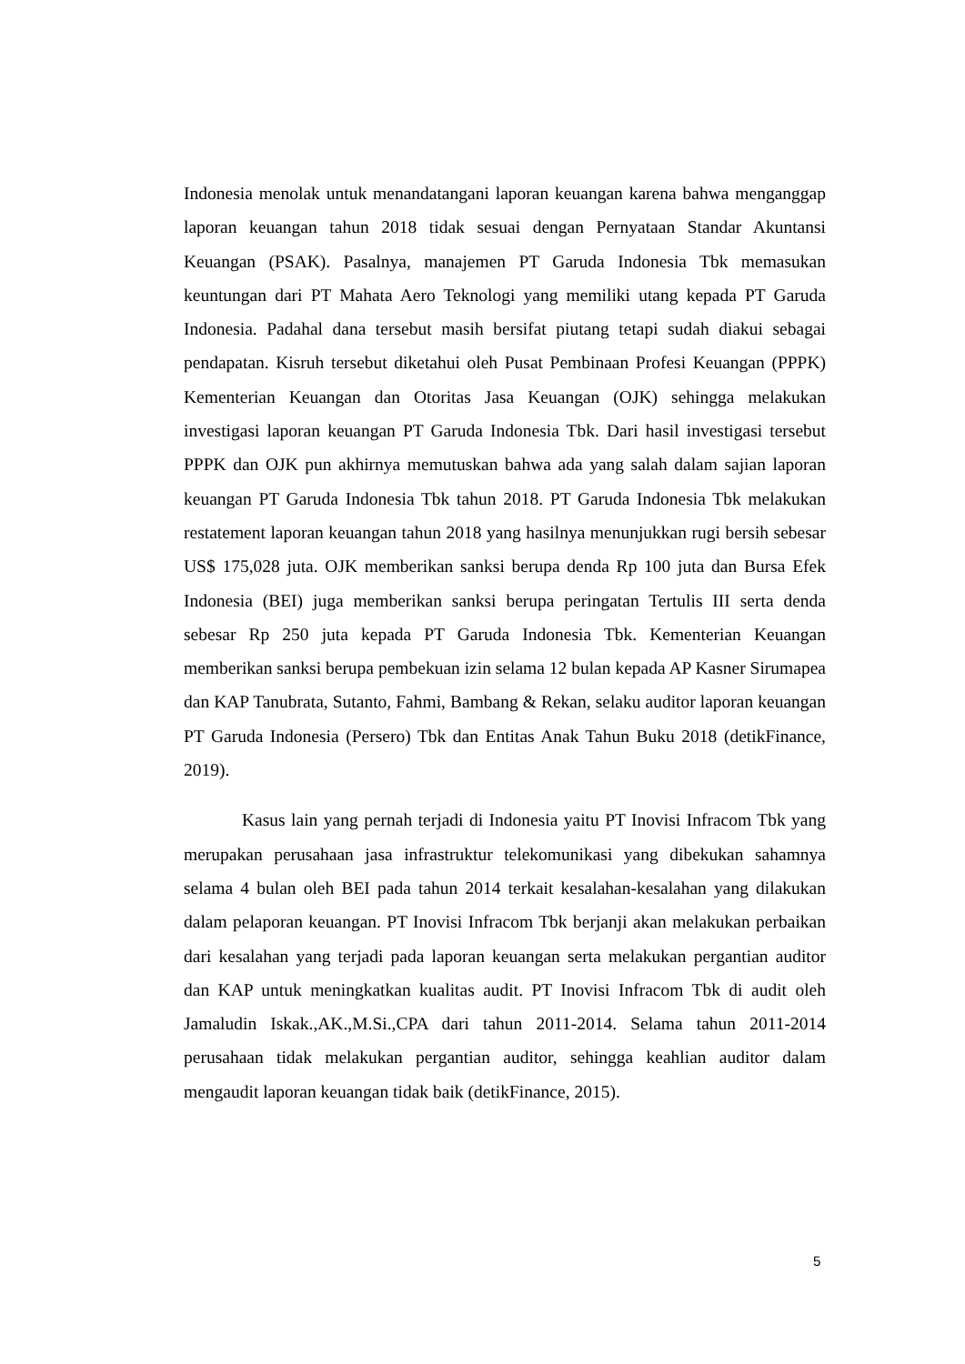Indonesia menolak untuk menandatangani laporan keuangan karena bahwa menganggap laporan keuangan tahun 2018 tidak sesuai dengan Pernyataan Standar Akuntansi Keuangan (PSAK). Pasalnya, manajemen PT Garuda Indonesia Tbk memasukan keuntungan dari PT Mahata Aero Teknologi yang memiliki utang kepada PT Garuda Indonesia. Padahal dana tersebut masih bersifat piutang tetapi sudah diakui sebagai pendapatan. Kisruh tersebut diketahui oleh Pusat Pembinaan Profesi Keuangan (PPPK) Kementerian Keuangan dan Otoritas Jasa Keuangan (OJK) sehingga melakukan investigasi laporan keuangan PT Garuda Indonesia Tbk. Dari hasil investigasi tersebut PPPK dan OJK pun akhirnya memutuskan bahwa ada yang salah dalam sajian laporan keuangan PT Garuda Indonesia Tbk tahun 2018. PT Garuda Indonesia Tbk melakukan restatement laporan keuangan tahun 2018 yang hasilnya menunjukkan rugi bersih sebesar US$ 175,028 juta. OJK memberikan sanksi berupa denda Rp 100 juta dan Bursa Efek Indonesia (BEI) juga memberikan sanksi berupa peringatan Tertulis III serta denda sebesar Rp 250 juta kepada PT Garuda Indonesia Tbk. Kementerian Keuangan memberikan sanksi berupa pembekuan izin selama 12 bulan kepada AP Kasner Sirumapea dan KAP Tanubrata, Sutanto, Fahmi, Bambang & Rekan, selaku auditor laporan keuangan PT Garuda Indonesia (Persero) Tbk dan Entitas Anak Tahun Buku 2018 (detikFinance, 2019).
Kasus lain yang pernah terjadi di Indonesia yaitu PT Inovisi Infracom Tbk yang merupakan perusahaan jasa infrastruktur telekomunikasi yang dibekukan sahamnya selama 4 bulan oleh BEI pada tahun 2014 terkait kesalahan-kesalahan yang dilakukan dalam pelaporan keuangan. PT Inovisi Infracom Tbk berjanji akan melakukan perbaikan dari kesalahan yang terjadi pada laporan keuangan serta melakukan pergantian auditor dan KAP untuk meningkatkan kualitas audit. PT Inovisi Infracom Tbk di audit oleh Jamaludin Iskak.,AK.,M.Si.,CPA dari tahun 2011-2014. Selama tahun 2011-2014 perusahaan tidak melakukan pergantian auditor, sehingga keahlian auditor dalam mengaudit laporan keuangan tidak baik (detikFinance, 2015).
5